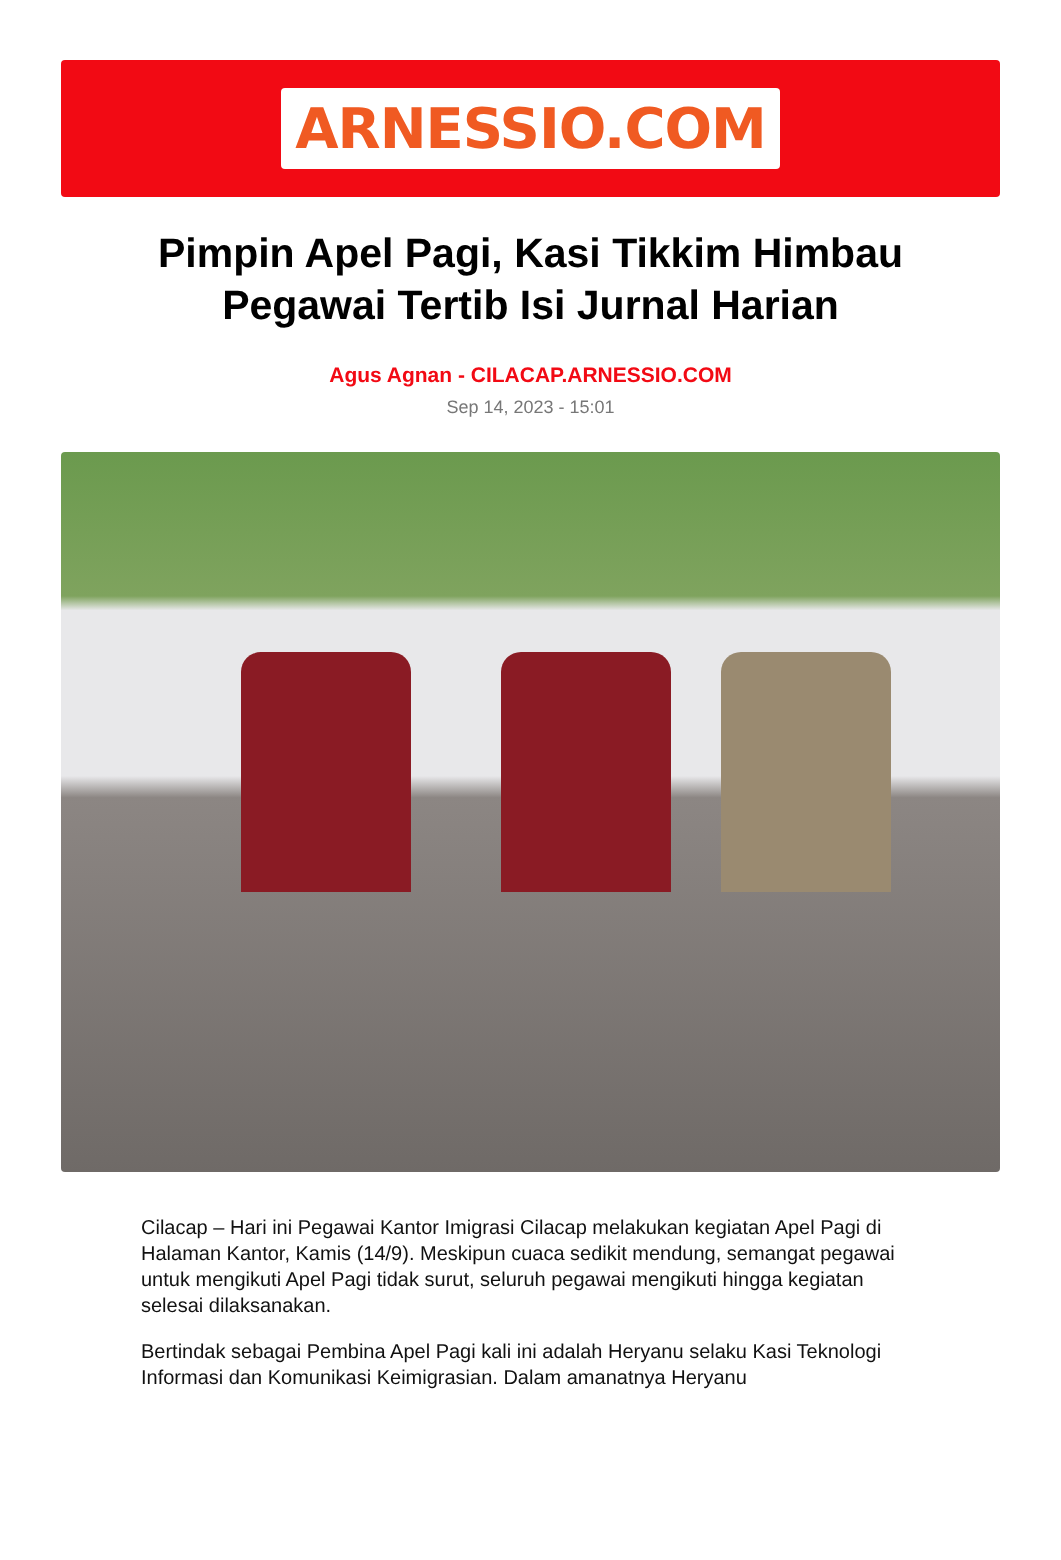ARNESSIO.COM
Pimpin Apel Pagi, Kasi Tikkim Himbau Pegawai Tertib Isi Jurnal Harian
Agus Agnan - CILACAP.ARNESSIO.COM
Sep 14, 2023 - 15:01
Cilacap – Hari ini Pegawai Kantor Imigrasi Cilacap melakukan kegiatan Apel Pagi di Halaman Kantor, Kamis (14/9). Meskipun cuaca sedikit mendung, semangat pegawai untuk mengikuti Apel Pagi tidak surut, seluruh pegawai mengikuti hingga kegiatan selesai dilaksanakan.
Bertindak sebagai Pembina Apel Pagi kali ini adalah Heryanu selaku Kasi Teknologi Informasi dan Komunikasi Keimigrasian. Dalam amanatnya Heryanu